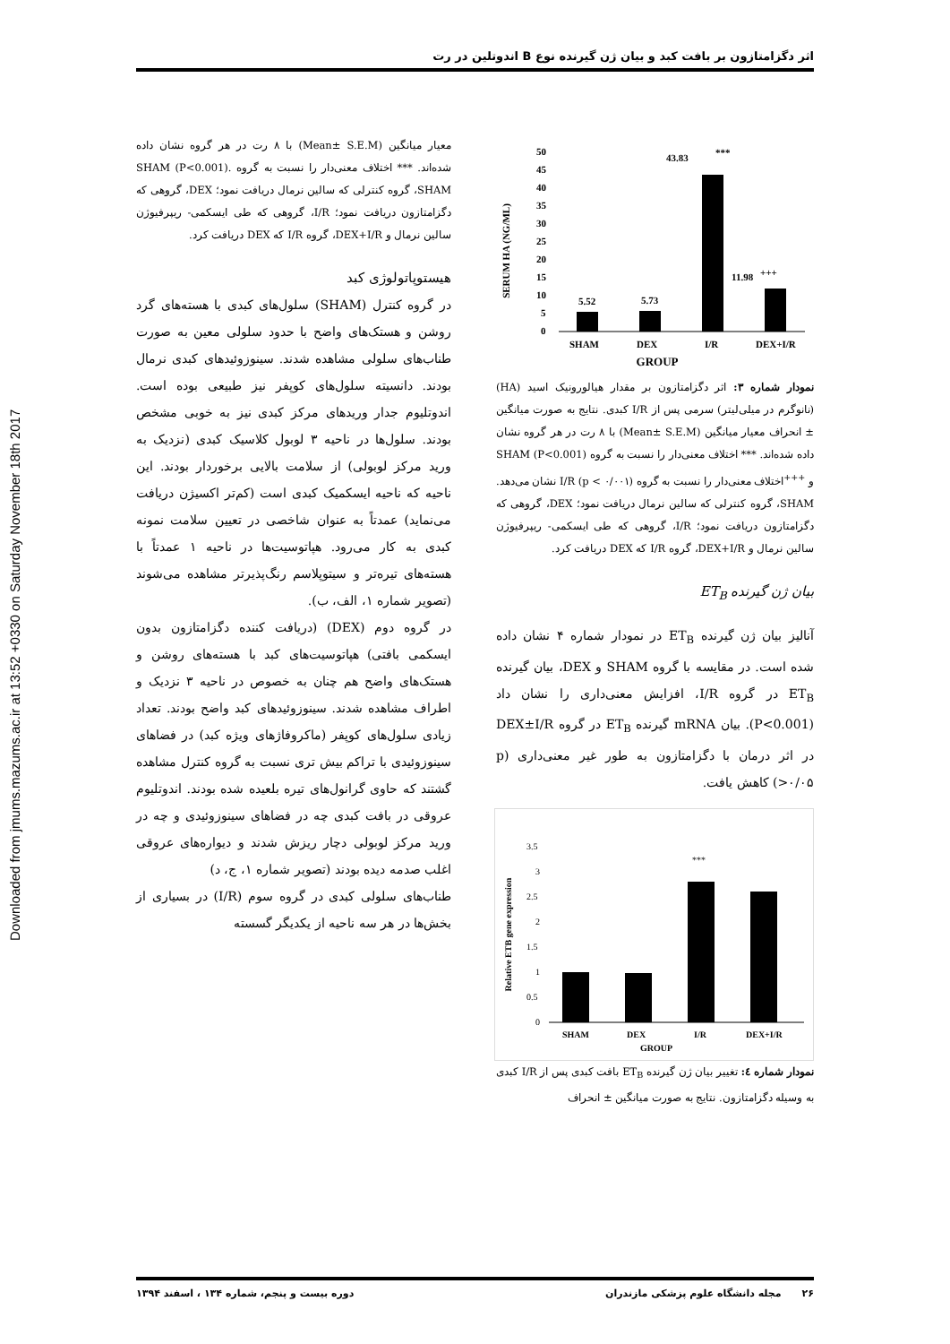Downloaded from jmums.mazums.ac.ir at 13:52 +0330 on Saturday November 18th 2017
اثر دگزامتازون بر بافت کبد و بیان ژن گیرنده نوع B اندوتلین در رت
SERUM HA (NG/ML)
50
45
40
35
30
25
20
15
10
5
0
5.52
5.73
43.83
***
11.98
+++
SHAM
DEX
I/R
DEX+I/R
GROUP
نمودار شماره ۳: اثر دگزامتازون بر مقدار هیالورونیک اسید (HA) (نانوگرم در میلی‌لیتر) سرمی پس از I/R کبدی. نتایج به صورت میانگین ± انحراف معیار میانگین (Mean± S.E.M) با ۸ رت در هر گروه نشان داده شده‌اند. *** اختلاف معنی‌دار را نسبت به گروه SHAM (P<0.001) و <sup>+++</sup>اختلاف معنی‌دار را نسبت به گروه I/R (p < ۰/۰۰۱) نشان می‌دهد. SHAM، گروه کنترلی که سالین نرمال دریافت نمود؛ DEX، گروهی که دگزامتازون دریافت نمود؛ I/R، گروهی که طی ایسکمی- ریپرفیوژن سالین نرمال و DEX+I/R، گروه I/R که DEX دریافت کرد.
بیان ژن گیرنده ET<sub>B</sub>
آنالیز بیان ژن گیرنده ET<sub>B</sub> در نمودار شماره ۴ نشان داده شده است. در مقایسه با گروه SHAM و DEX، بیان گیرنده ET<sub>B</sub> در گروه I/R، افزایش معنی‌داری را نشان داد (P<0.001). بیان mRNA گیرنده ET<sub>B</sub> در گروه DEX±I/R در اثر درمان با دگزامتازون به طور غیر معنی‌داری (p >۰/۰۵) کاهش یافت.
Relative ETB gene expression
3.5
3
2.5
2
1.5
1
0.5
0
***
SHAM
DEX
I/R
DEX+I/R
GROUP
نمودار شماره ٤: تغییر بیان ژن گیرنده ET<sub>B</sub> بافت کبدی پس از I/R کبدی به وسیله دگزامتازون. نتایج به صورت میانگین ± انحراف
معیار میانگین (Mean± S.E.M) با ۸ رت در هر گروه نشان داده شده‌اند. *** اختلاف معنی‌دار را نسبت به گروه SHAM (P<0.001). SHAM، گروه کنترلی که سالین نرمال دریافت نمود؛ DEX، گروهی که دگزامتازون دریافت نمود؛ I/R، گروهی که طی ایسکمی- ریپرفیوژن سالین نرمال و DEX+I/R، گروه I/R که DEX دریافت کرد.
هیستوپاتولوژی کبد
در گروه کنترل (SHAM) سلول‌های کبدی با هسته‌های گرد روشن و هستک‌های واضح با حدود سلولی معین به صورت طناب‌های سلولی مشاهده شدند. سینوزوئیدهای کبدی نرمال بودند. دانسیته سلول‌های کوپفر نیز طبیعی بوده است. اندوتلیوم جدار وریدهای مرکز کبدی نیز به خوبی مشخص بودند. سلول‌ها در ناحیه ۳ لوبول کلاسیک کبدی (نزدیک به ورید مرکز لوبولی) از سلامت بالایی برخوردار بودند. این ناحیه که ناحیه ایسکمیک کبدی است (کم‌تر اکسیژن دریافت می‌نماید) عمدتاً به عنوان شاخصی در تعیین سلامت نمونه کبدی به کار می‌رود. هپاتوسیت‌ها در ناحیه ۱ عمدتاً با هسته‌های تیره‌تر و سیتوپلاسم رنگ‌پذیرتر مشاهده می‌شوند (تصویر شماره ۱، الف، ب).
در گروه دوم (DEX) (دریافت کننده دگزامتازون بدون ایسکمی بافتی) هپاتوسیت‌های کبد با هسته‌های روشن و هستک‌های واضح هم چنان به خصوص در ناحیه ۳ نزدیک و اطراف مشاهده شدند. سینوزوئیدهای کبد واضح بودند. تعداد زیادی سلول‌های کوپفر (ماکروفاژهای ویژه کبد) در فضاهای سینوزوئیدی با تراکم بیش تری نسبت به گروه کنترل مشاهده گشتند که حاوی گرانول‌های تیره بلعیده شده بودند. اندوتلیوم عروقی در بافت کبدی چه در فضاهای سینوزوئیدی و چه در ورید مرکز لوبولی دچار ریزش شدند و دیواره‌های عروقی اغلب صدمه دیده بودند (تصویر شماره ۱، ج، د)
طناب‌های سلولی کبدی در گروه سوم (I/R) در بسیاری از بخش‌ها در هر سه ناحیه از یکدیگر گسسته
۲۶ مجله دانشگاه علوم پزشکی مازندران دوره بیست و پنجم، شماره ۱۳۴ ، اسفند ۱۳۹۴